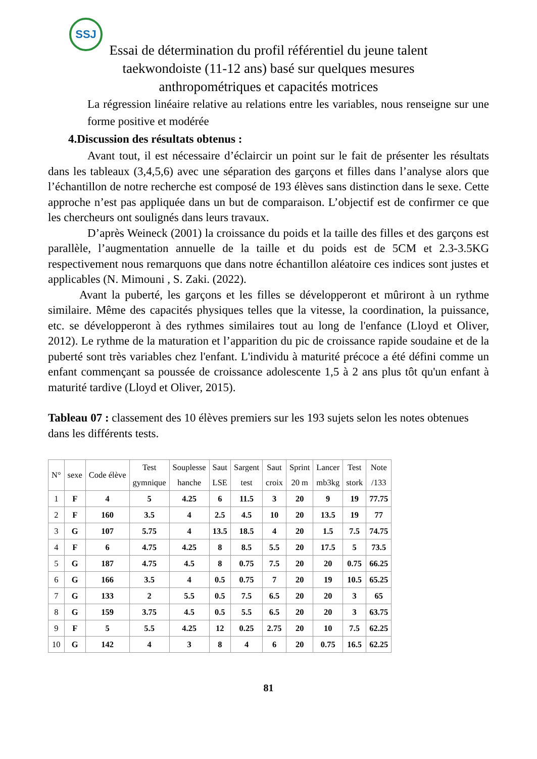SSJ
Essai de détermination du profil référentiel du jeune talent
taekwondoiste (11-12 ans) basé sur quelques mesures
anthropométriques et capacités motrices
La régression linéaire relative au relations entre les variables, nous renseigne sur une forme positive et modérée
4.Discussion des résultats obtenus :
Avant tout, il est nécessaire d’éclaircir un point sur le fait de présenter les résultats dans les tableaux (3,4,5,6) avec une séparation des garçons et filles dans l’analyse alors que l’échantillon de notre recherche est composé de 193 élèves sans distinction dans le sexe. Cette approche n’est pas appliquée dans un but de comparaison. L’objectif est de confirmer ce que les chercheurs ont soulignés dans leurs travaux.
D’après Weineck (2001) la croissance du poids et la taille des filles et des garçons est parallèle, l’augmentation annuelle de la taille et du poids est de 5CM et 2.3-3.5KG respectivement nous remarquons que dans notre échantillon aléatoire ces indices sont justes et applicables (N. Mimouni , S. Zaki. (2022).
Avant la puberté, les garçons et les filles se développeront et mûriront à un rythme similaire. Même des capacités physiques telles que la vitesse, la coordination, la puissance, etc. se développeront à des rythmes similaires tout au long de l'enfance (Lloyd et Oliver, 2012). Le rythme de la maturation et l’apparition du pic de croissance rapide soudaine et de la puberté sont très variables chez l'enfant. L'individu à maturité précoce a été défini comme un enfant commençant sa poussée de croissance adolescente 1,5 à 2 ans plus tôt qu'un enfant à maturité tardive (Lloyd et Oliver, 2015).
Tableau 07 : classement des 10 élèves premiers sur les 193 sujets selon les notes obtenues dans les différents tests.
| N° | sexe | Code élève | Test gymnique | Souplesse hanche | Saut LSE | Sargent test | Saut croix | Sprint 20 m | Lancer mb3kg | Test stork | Note /133 |
| --- | --- | --- | --- | --- | --- | --- | --- | --- | --- | --- | --- |
| 1 | F | 4 | 5 | 4.25 | 6 | 11.5 | 3 | 20 | 9 | 19 | 77.75 |
| 2 | F | 160 | 3.5 | 4 | 2.5 | 4.5 | 10 | 20 | 13.5 | 19 | 77 |
| 3 | G | 107 | 5.75 | 4 | 13.5 | 18.5 | 4 | 20 | 1.5 | 7.5 | 74.75 |
| 4 | F | 6 | 4.75 | 4.25 | 8 | 8.5 | 5.5 | 20 | 17.5 | 5 | 73.5 |
| 5 | G | 187 | 4.75 | 4.5 | 8 | 0.75 | 7.5 | 20 | 20 | 0.75 | 66.25 |
| 6 | G | 166 | 3.5 | 4 | 0.5 | 0.75 | 7 | 20 | 19 | 10.5 | 65.25 |
| 7 | G | 133 | 2 | 5.5 | 0.5 | 7.5 | 6.5 | 20 | 20 | 3 | 65 |
| 8 | G | 159 | 3.75 | 4.5 | 0.5 | 5.5 | 6.5 | 20 | 20 | 3 | 63.75 |
| 9 | F | 5 | 5.5 | 4.25 | 12 | 0.25 | 2.75 | 20 | 10 | 7.5 | 62.25 |
| 10 | G | 142 | 4 | 3 | 8 | 4 | 6 | 20 | 0.75 | 16.5 | 62.25 |
81